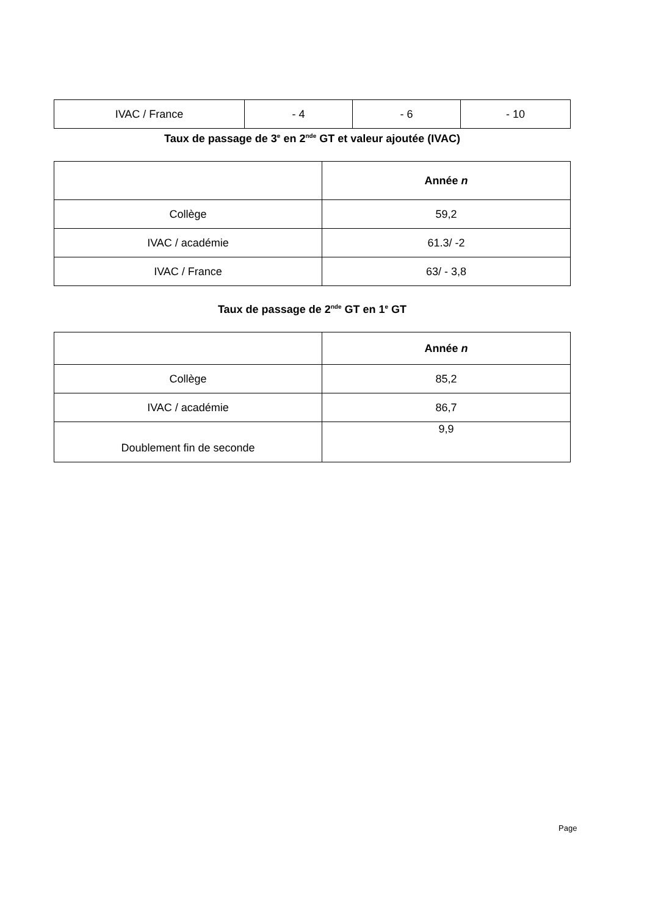| IVAC / France | - 4 | - 6 | - 10 |
Taux de passage de 3<sup>e</sup> en 2<sup>nde</sup> GT et valeur ajoutée (IVAC)
| | Année n |
| Collège | 59,2 |
| IVAC / académie | 61.3/ -2 |
| IVAC / France | 63/ - 3,8 |
Taux de passage de 2<sup>nde</sup> GT en 1<sup>e</sup> GT
| | Année n |
| Collège | 85,2 |
| IVAC / académie | 86,7 |
| Doublement fin de seconde | 9,9 |
Page